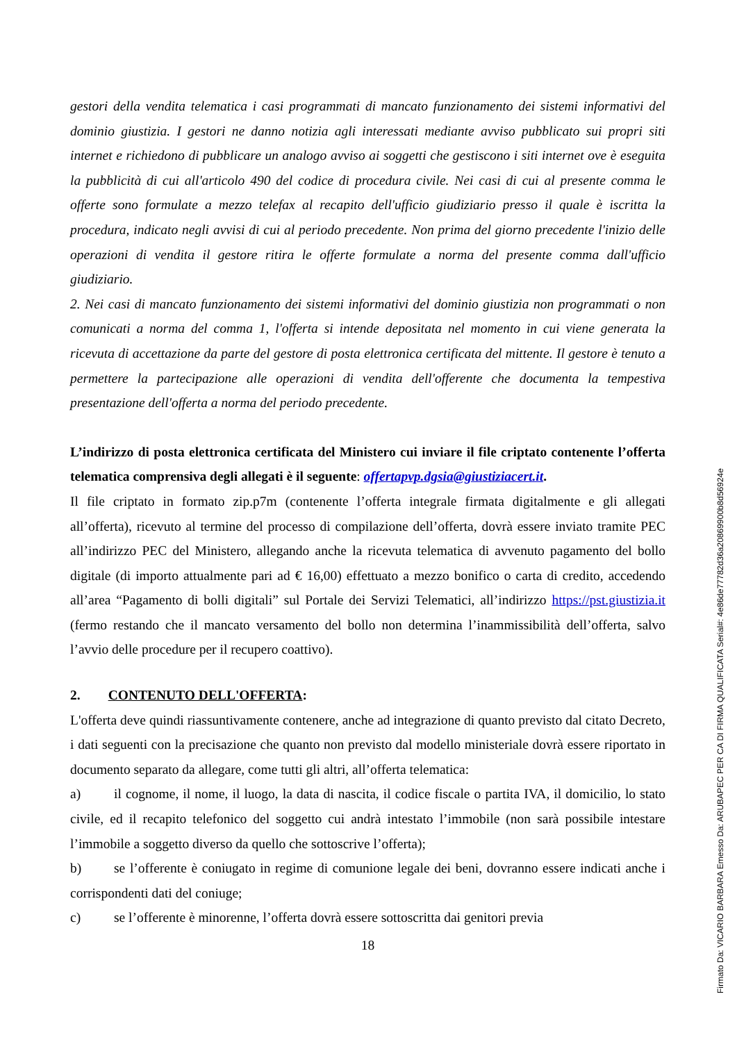gestori della vendita telematica i casi programmati di mancato funzionamento dei sistemi informativi del dominio giustizia. I gestori ne danno notizia agli interessati mediante avviso pubblicato sui propri siti internet e richiedono di pubblicare un analogo avviso ai soggetti che gestiscono i siti internet ove è eseguita la pubblicità di cui all'articolo 490 del codice di procedura civile. Nei casi di cui al presente comma le offerte sono formulate a mezzo telefax al recapito dell'ufficio giudiziario presso il quale è iscritta la procedura, indicato negli avvisi di cui al periodo precedente. Non prima del giorno precedente l'inizio delle operazioni di vendita il gestore ritira le offerte formulate a norma del presente comma dall'ufficio giudiziario.
2. Nei casi di mancato funzionamento dei sistemi informativi del dominio giustizia non programmati o non comunicati a norma del comma 1, l'offerta si intende depositata nel momento in cui viene generata la ricevuta di accettazione da parte del gestore di posta elettronica certificata del mittente. Il gestore è tenuto a permettere la partecipazione alle operazioni di vendita dell'offerente che documenta la tempestiva presentazione dell'offerta a norma del periodo precedente.
L’indirizzo di posta elettronica certificata del Ministero cui inviare il file criptato contenente l’offerta telematica comprensiva degli allegati è il seguente: offertapvp.dgsia@giustiziacert.it.
Il file criptato in formato zip.p7m (contenente l’offerta integrale firmata digitalmente e gli allegati all’offerta), ricevuto al termine del processo di compilazione dell’offerta, dovrà essere inviato tramite PEC all’indirizzo PEC del Ministero, allegando anche la ricevuta telematica di avvenuto pagamento del bollo digitale (di importo attualmente pari ad € 16,00) effettuato a mezzo bonifico o carta di credito, accedendo all’area “Pagamento di bolli digitali” sul Portale dei Servizi Telematici, all’indirizzo https://pst.giustizia.it (fermo restando che il mancato versamento del bollo non determina l’inammissibilità dell’offerta, salvo l’avvio delle procedure per il recupero coattivo).
2. CONTENUTO DELL'OFFERTA:
L'offerta deve quindi riassuntivamente contenere, anche ad integrazione di quanto previsto dal citato Decreto, i dati seguenti con la precisazione che quanto non previsto dal modello ministeriale dovrà essere riportato in documento separato da allegare, come tutti gli altri, all’offerta telematica:
a) il cognome, il nome, il luogo, la data di nascita, il codice fiscale o partita IVA, il domicilio, lo stato civile, ed il recapito telefonico del soggetto cui andrà intestato l’immobile (non sarà possibile intestare l’immobile a soggetto diverso da quello che sottoscrive l’offerta);
b) se l’offerente è coniugato in regime di comunione legale dei beni, dovranno essere indicati anche i corrispondenti dati del coniuge;
c) se l’offerente è minorenne, l’offerta dovrà essere sottoscritta dai genitori previa
18
Firmato Da: VICARIO BARBARA Emesso Da: ARUBAPEC PER CA DI FIRMA QUALIFICATA Serial#: 4e86de77782d36a20869900b8d56924e